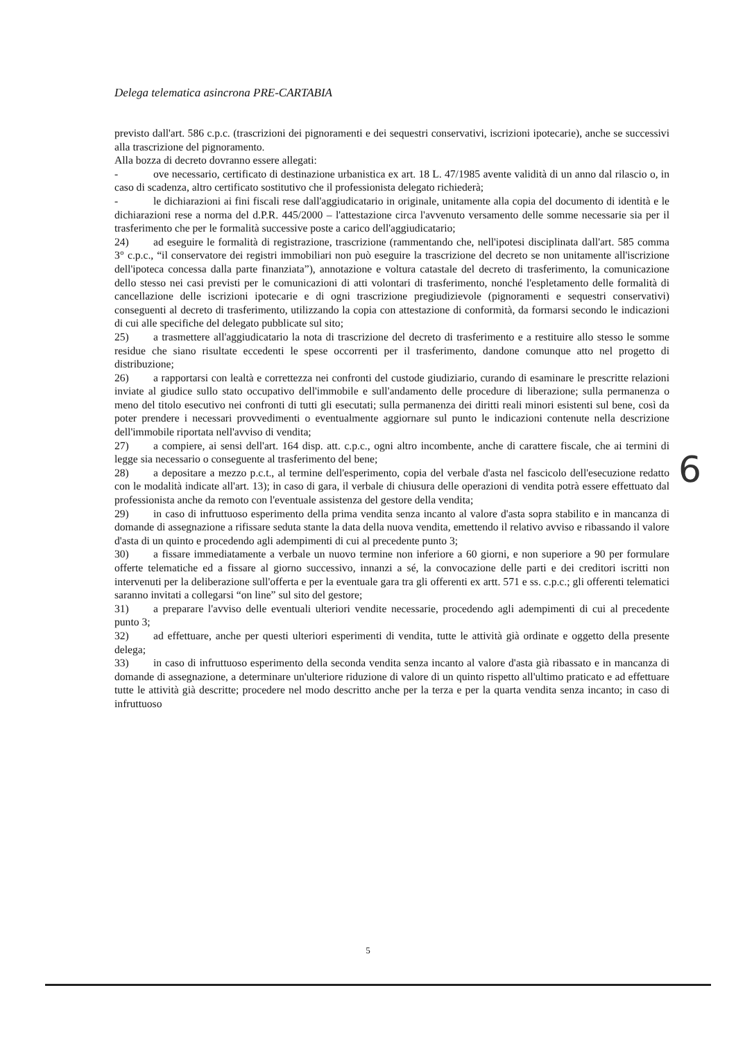Delega telematica asincrona PRE-CARTABIA
previsto dall'art. 586 c.p.c. (trascrizioni dei pignoramenti e dei sequestri conservativi, iscrizioni ipotecarie), anche se successivi alla trascrizione del pignoramento.
Alla bozza di decreto dovranno essere allegati:
- ove necessario, certificato di destinazione urbanistica ex art. 18 L. 47/1985 avente validità di un anno dal rilascio o, in caso di scadenza, altro certificato sostitutivo che il professionista delegato richiederà;
- le dichiarazioni ai fini fiscali rese dall'aggiudicatario in originale, unitamente alla copia del documento di identità e le dichiarazioni rese a norma del d.P.R. 445/2000 – l'attestazione circa l'avvenuto versamento delle somme necessarie sia per il trasferimento che per le formalità successive poste a carico dell'aggiudicatario;
24) ad eseguire le formalità di registrazione, trascrizione (rammentando che, nell'ipotesi disciplinata dall'art. 585 comma 3° c.p.c., “il conservatore dei registri immobiliari non può eseguire la trascrizione del decreto se non unitamente all'iscrizione dell'ipoteca concessa dalla parte finanziata”), annotazione e voltura catastale del decreto di trasferimento, la comunicazione dello stesso nei casi previsti per le comunicazioni di atti volontari di trasferimento, nonché l'espletamento delle formalità di cancellazione delle iscrizioni ipotecarie e di ogni trascrizione pregiudizievole (pignoramenti e sequestri conservativi) conseguenti al decreto di trasferimento, utilizzando la copia con attestazione di conformità, da formarsi secondo le indicazioni di cui alle specifiche del delegato pubblicate sul sito;
25) a trasmettere all'aggiudicatario la nota di trascrizione del decreto di trasferimento e a restituire allo stesso le somme residue che siano risultate eccedenti le spese occorrenti per il trasferimento, dandone comunque atto nel progetto di distribuzione;
26) a rapportarsi con lealtà e correttezza nei confronti del custode giudiziario, curando di esaminare le prescritte relazioni inviate al giudice sullo stato occupativo dell'immobile e sull'andamento delle procedure di liberazione; sulla permanenza o meno del titolo esecutivo nei confronti di tutti gli esecutati; sulla permanenza dei diritti reali minori esistenti sul bene, così da poter prendere i necessari provvedimenti o eventualmente aggiornare sul punto le indicazioni contenute nella descrizione dell'immobile riportata nell'avviso di vendita;
27) a compiere, ai sensi dell'art. 164 disp. att. c.p.c., ogni altro incombente, anche di carattere fiscale, che ai termini di legge sia necessario o conseguente al trasferimento del bene;
28) a depositare a mezzo p.c.t., al termine dell'esperimento, copia del verbale d'asta nel fascicolo dell'esecuzione redatto con le modalità indicate all'art. 13); in caso di gara, il verbale di chiusura delle operazioni di vendita potrà essere effettuato dal professionista anche da remoto con l'eventuale assistenza del gestore della vendita;
29) in caso di infruttuoso esperimento della prima vendita senza incanto al valore d'asta sopra stabilito e in mancanza di domande di assegnazione a rifissare seduta stante la data della nuova vendita, emettendo il relativo avviso e ribassando il valore d'asta di un quinto e procedendo agli adempimenti di cui al precedente punto 3;
30) a fissare immediatamente a verbale un nuovo termine non inferiore a 60 giorni, e non superiore a 90 per formulare offerte telematiche ed a fissare al giorno successivo, innanzi a sé, la convocazione delle parti e dei creditori iscritti non intervenuti per la deliberazione sull'offerta e per la eventuale gara tra gli offerenti ex artt. 571 e ss. c.p.c.; gli offerenti telematici saranno invitati a collegarsi “on line” sul sito del gestore;
31) a preparare l'avviso delle eventuali ulteriori vendite necessarie, procedendo agli adempimenti di cui al precedente punto 3;
32) ad effettuare, anche per questi ulteriori esperimenti di vendita, tutte le attività già ordinate e oggetto della presente delega;
33) in caso di infruttuoso esperimento della seconda vendita senza incanto al valore d'asta già ribassato e in mancanza di domande di assegnazione, a determinare un'ulteriore riduzione di valore di un quinto rispetto all'ultimo praticato e ad effettuare tutte le attività già descritte; procedere nel modo descritto anche per la terza e per la quarta vendita senza incanto; in caso di infruttuoso
6
5